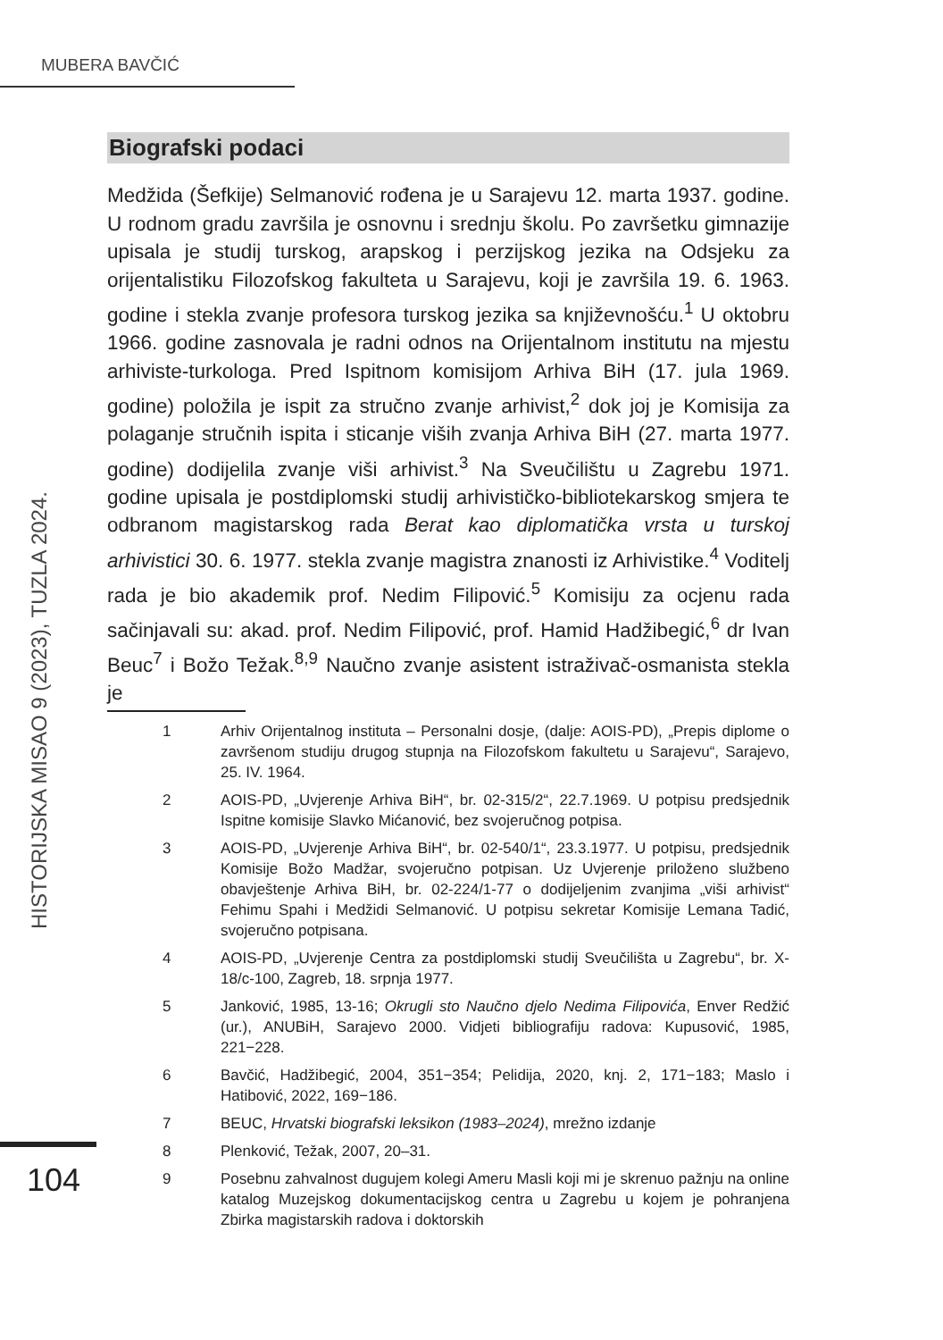MUBERA BAVČIĆ
HISTORIJSKA MISAO 9 (2023), TUZLA 2024.
Biografski podaci
Medžida (Šefkije) Selmanović rođena je u Sarajevu 12. marta 1937. godine. U rodnom gradu završila je osnovnu i srednju školu. Po završetku gimnazije upisala je studij turskog, arapskog i perzijskog jezika na Odsjeku za orijentalistiku Filozofskog fakulteta u Sarajevu, koji je završila 19. 6. 1963. godine i stekla zvanje profesora turskog jezika sa književnošću.<sup>1</sup> U oktobru 1966. godine zasnovala je radni odnos na Orijentalnom institutu na mjestu arhiviste-turkologa. Pred Ispitnom komisijom Arhiva BiH (17. jula 1969. godine) položila je ispit za stručno zvanje arhivist,<sup>2</sup> dok joj je Komisija za polaganje stručnih ispita i sticanje viših zvanja Arhiva BiH (27. marta 1977. godine) dodijelila zvanje viši arhivist.<sup>3</sup> Na Sveučilištu u Zagrebu 1971. godine upisala je postdiplomski studij arhivističko-bibliotekarskog smjera te odbranom magistarskog rada Berat kao diplomatička vrsta u turskoj arhivistici 30. 6. 1977. stekla zvanje magistra znanosti iz Arhivistike.<sup>4</sup> Voditelj rada je bio akademik prof. Nedim Filipović.<sup>5</sup> Komisiju za ocjenu rada sačinjavali su: akad. prof. Nedim Filipović, prof. Hamid Hadžibegić,<sup>6</sup> dr Ivan Beuc<sup>7</sup> i Božo Težak.<sup>8,9</sup> Naučno zvanje asistent istraživač-osmanista stekla je
1 Arhiv Orijentalnog instituta – Personalni dosje, (dalje: AOIS-PD), „Prepis diplome o završenom studiju drugog stupnja na Filozofskom fakultetu u Sarajevu“, Sarajevo, 25. IV. 1964.
2 AOIS-PD, „Uvjerenje Arhiva BiH“, br. 02-315/2“, 22.7.1969. U potpisu predsjednik Ispitne komisije Slavko Mićanović, bez svojeručnog potpisa.
3 AOIS-PD, „Uvjerenje Arhiva BiH“, br. 02-540/1“, 23.3.1977. U potpisu, predsjednik Komisije Božo Madžar, svojeručno potpisan. Uz Uvjerenje priloženo službeno obavještenje Arhiva BiH, br. 02-224/1-77 o dodijeljenim zvanjima „viši arhivist“ Fehimu Spahi i Medžidi Selmanović. U potpisu sekretar Komisije Lemana Tadić, svojeručno potpisana.
4 AOIS-PD, „Uvjerenje Centra za postdiplomski studij Sveučilišta u Zagrebu“, br. X-18/c-100, Zagreb, 18. srpnja 1977.
5 Janković, 1985, 13-16; Okrugli sto Naučno djelo Nedima Filipovića, Enver Redžić (ur.), ANUBiH, Sarajevo 2000. Vidjeti bibliografiju radova: Kupusović, 1985, 221−228.
6 Bavčić, Hadžibegić, 2004, 351−354; Pelidija, 2020, knj. 2, 171−183; Maslo i Hatibović, 2022, 169−186.
7 BEUC, Hrvatski biografski leksikon (1983–2024), mrežno izdanje
8 Plenković, Težak, 2007, 20–31.
9 Posebnu zahvalnost dugujem kolegi Ameru Masli koji mi je skrenuo pažnju na online katalog Muzejskog dokumentacijskog centra u Zagrebu u kojem je pohranjena Zbirka magistarskih radova i doktorskih
104